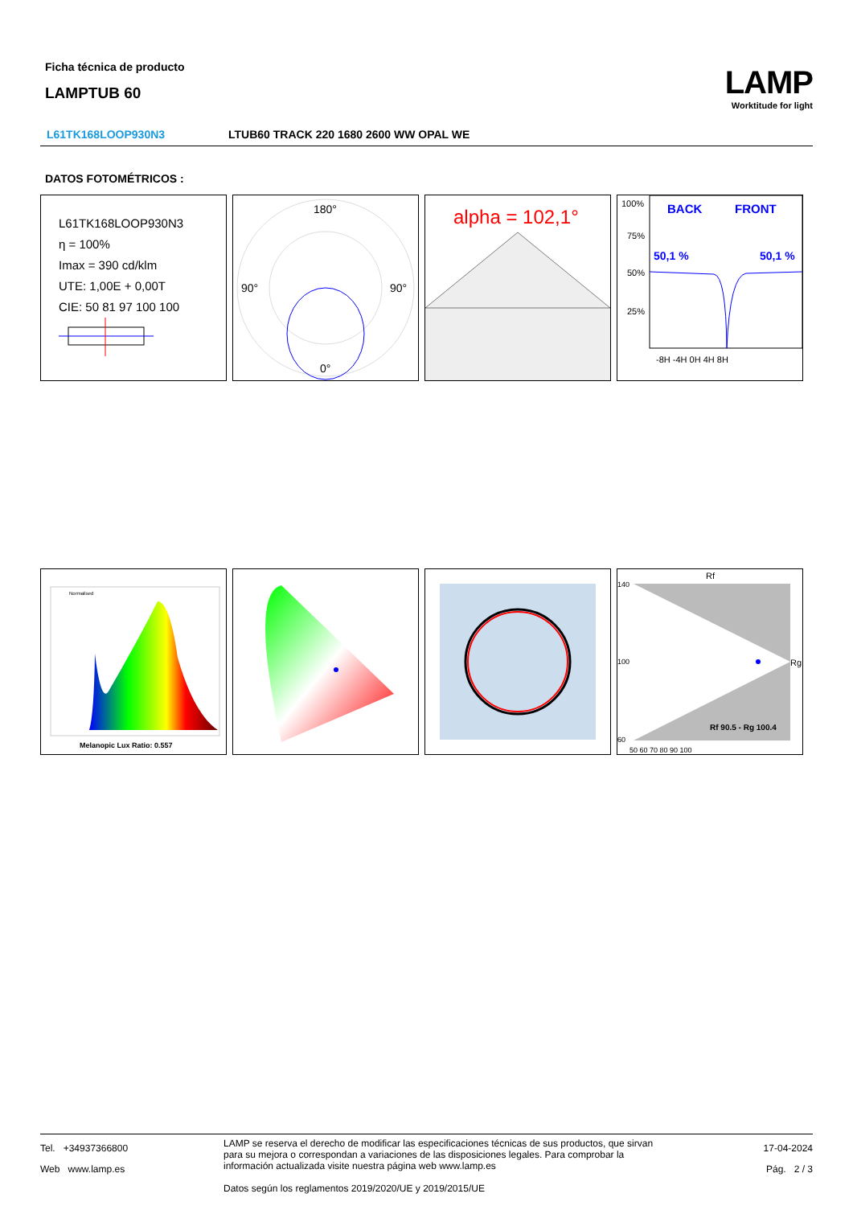Ficha técnica de producto
LAMPTUB 60
LAMP
Worktitude for light
L61TK168LOOP930N3 LTUB60 TRACK 220 1680 2600 WW OPAL WE
DATOS FOTOMÉTRICOS :
L61TK168LOOP930N3
η = 100%
Imax = 390 cd/klm
UTE: 1,00E + 0,00T
CIE: 50 81 97 100 100
180°
90°
90°
0°
alpha = 102,1°
100%
75%
50%
25%
BACK
FRONT
50,1 %
50,1 %
-8H -4H 0H 4H 8H
Normalised
Melanopic Lux Ratio: 0.557
Rf
Rg
Rf 90.5 - Rg 100.4
140
100
60
50 60 70 80 90 100
Tel. +34937366800
Web www.lamp.es
LAMP se reserva el derecho de modificar las especificaciones técnicas de sus productos, que sirvan para su mejora o correspondan a variaciones de las disposiciones legales. Para comprobar la información actualizada visite nuestra página web www.lamp.es
Datos según los reglamentos 2019/2020/UE y 2019/2015/UE
17-04-2024
Pág. 2 / 3